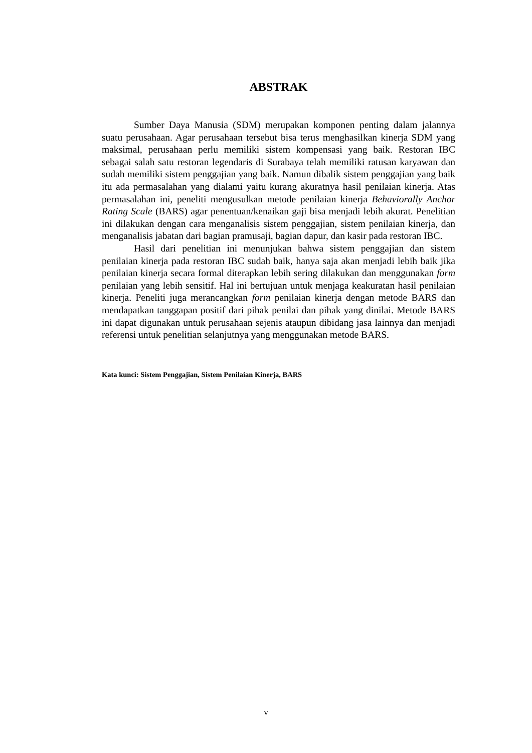ABSTRAK
Sumber Daya Manusia (SDM) merupakan komponen penting dalam jalannya suatu perusahaan. Agar perusahaan tersebut bisa terus menghasilkan kinerja SDM yang maksimal, perusahaan perlu memiliki sistem kompensasi yang baik. Restoran IBC sebagai salah satu restoran legendaris di Surabaya telah memiliki ratusan karyawan dan sudah memiliki sistem penggajian yang baik. Namun dibalik sistem penggajian yang baik itu ada permasalahan yang dialami yaitu kurang akuratnya hasil penilaian kinerja. Atas permasalahan ini, peneliti mengusulkan metode penilaian kinerja Behaviorally Anchor Rating Scale (BARS) agar penentuan/kenaikan gaji bisa menjadi lebih akurat. Penelitian ini dilakukan dengan cara menganalisis sistem penggajian, sistem penilaian kinerja, dan menganalisis jabatan dari bagian pramusaji, bagian dapur, dan kasir pada restoran IBC.
Hasil dari penelitian ini menunjukan bahwa sistem penggajian dan sistem penilaian kinerja pada restoran IBC sudah baik, hanya saja akan menjadi lebih baik jika penilaian kinerja secara formal diterapkan lebih sering dilakukan dan menggunakan form penilaian yang lebih sensitif. Hal ini bertujuan untuk menjaga keakuratan hasil penilaian kinerja. Peneliti juga merancangkan form penilaian kinerja dengan metode BARS dan mendapatkan tanggapan positif dari pihak penilai dan pihak yang dinilai. Metode BARS ini dapat digunakan untuk perusahaan sejenis ataupun dibidang jasa lainnya dan menjadi referensi untuk penelitian selanjutnya yang menggunakan metode BARS.
Kata kunci: Sistem Penggajian, Sistem Penilaian Kinerja, BARS
v